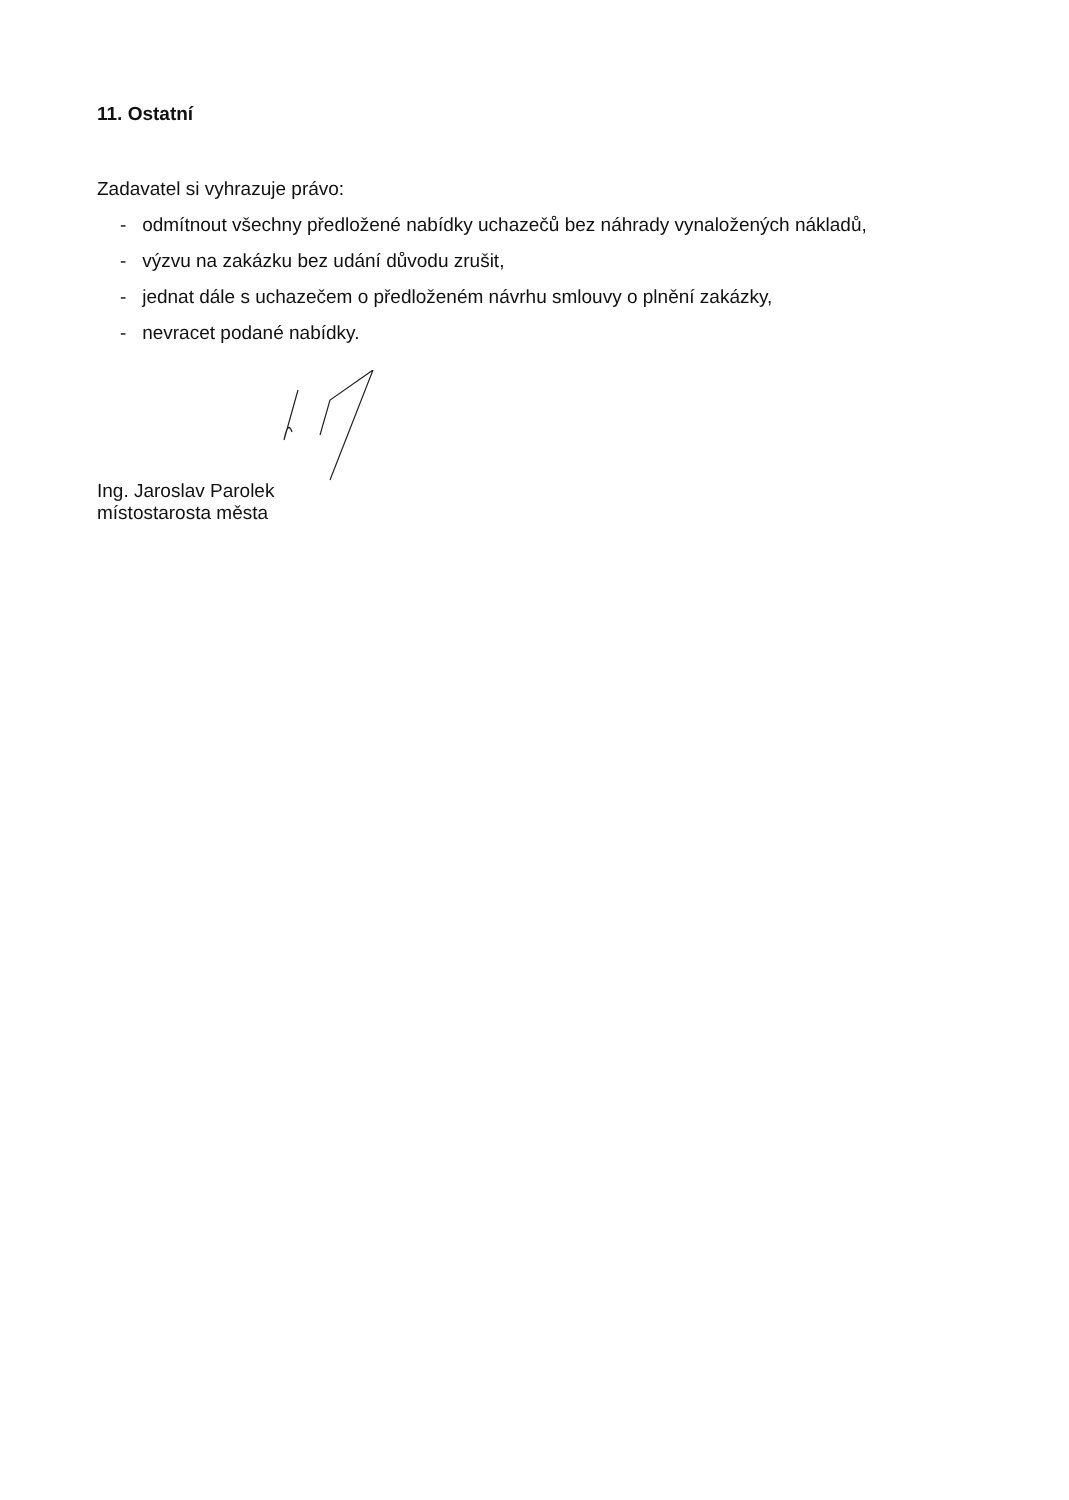11. Ostatní
Zadavatel si vyhrazuje právo:
- odmítnout všechny předložené nabídky uchazečů bez náhrady vynaložených nákladů,
- výzvu na zakázku bez udání důvodu zrušit,
- jednat dále s uchazečem o předloženém návrhu smlouvy o plnění zakázky,
- nevracet podané nabídky.
Ing. Jaroslav Parolek
místostarosta města